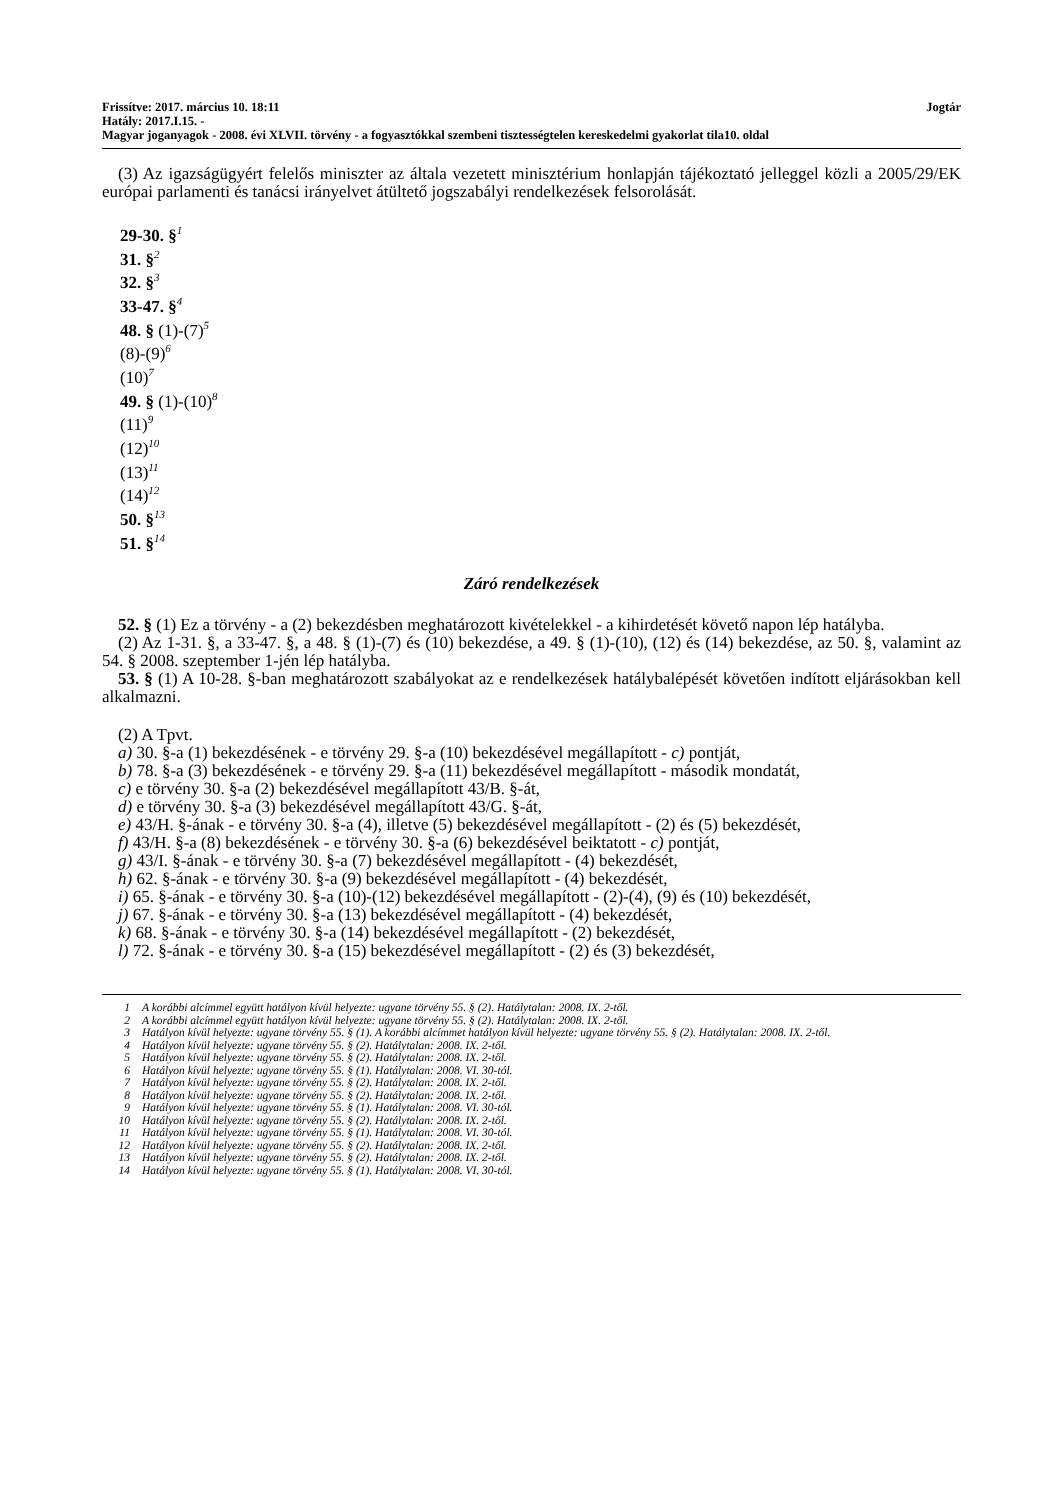Frissítve: 2017. március 10. 18:11 Jogtár
Hatály: 2017.I.15. -
Magyar joganyagok - 2008. évi XLVII. törvény - a fogyasztókkal szembeni tisztességtelen kereskedelmi gyakorlat tila10. oldal
(3) Az igazságügyért felelős miniszter az általa vezetett minisztérium honlapján tájékoztató jelleggel közli a 2005/29/EK európai parlamenti és tanácsi irányelvet átültető jogszabályi rendelkezések felsorolását.
29-30. §<sup>1</sup>
31. §<sup>2</sup>
32. §<sup>3</sup>
33-47. §<sup>4</sup>
48. § (1)-(7)<sup>5</sup>
(8)-(9)<sup>6</sup>
(10)<sup>7</sup>
49. § (1)-(10)<sup>8</sup>
(11)<sup>9</sup>
(12)<sup>10</sup>
(13)<sup>11</sup>
(14)<sup>12</sup>
50. §<sup>13</sup>
51. §<sup>14</sup>
Záró rendelkezések
52. § (1) Ez a törvény - a (2) bekezdésben meghatározott kivételekkel - a kihirdetését követő napon lép hatályba.
(2) Az 1-31. §, a 33-47. §, a 48. § (1)-(7) és (10) bekezdése, a 49. § (1)-(10), (12) és (14) bekezdése, az 50. §, valamint az 54. § 2008. szeptember 1-jén lép hatályba.
53. § (1) A 10-28. §-ban meghatározott szabályokat az e rendelkezések hatálybalépését követően indított eljárásokban kell alkalmazni.
(2) A Tpvt.
a) 30. §-a (1) bekezdésének - e törvény 29. §-a (10) bekezdésével megállapított - c) pontját,
b) 78. §-a (3) bekezdésének - e törvény 29. §-a (11) bekezdésével megállapított - második mondatát,
c) e törvény 30. §-a (2) bekezdésével megállapított 43/B. §-át,
d) e törvény 30. §-a (3) bekezdésével megállapított 43/G. §-át,
e) 43/H. §-ának - e törvény 30. §-a (4), illetve (5) bekezdésével megállapított - (2) és (5) bekezdését,
f) 43/H. §-a (8) bekezdésének - e törvény 30. §-a (6) bekezdésével beiktatott - c) pontját,
g) 43/I. §-ának - e törvény 30. §-a (7) bekezdésével megállapított - (4) bekezdését,
h) 62. §-ának - e törvény 30. §-a (9) bekezdésével megállapított - (4) bekezdését,
i) 65. §-ának - e törvény 30. §-a (10)-(12) bekezdésével megállapított - (2)-(4), (9) és (10) bekezdését,
j) 67. §-ának - e törvény 30. §-a (13) bekezdésével megállapított - (4) bekezdését,
k) 68. §-ának - e törvény 30. §-a (14) bekezdésével megállapított - (2) bekezdését,
l) 72. §-ának - e törvény 30. §-a (15) bekezdésével megállapított - (2) és (3) bekezdését,
1 A korábbi alcímmel együtt hatályon kívül helyezte: ugyane törvény 55. § (2). Hatálytalan: 2008. IX. 2-től.
2 A korábbi alcímmel együtt hatályon kívül helyezte: ugyane törvény 55. § (2). Hatálytalan: 2008. IX. 2-től.
3 Hatályon kívül helyezte: ugyane törvény 55. § (1). A korábbi alcímmet hatályon kívül helyezte: ugyane törvény 55. § (2). Hatálytalan: 2008. IX. 2-től.
4 Hatályon kívül helyezte: ugyane törvény 55. § (2). Hatálytalan: 2008. IX. 2-től.
5 Hatályon kívül helyezte: ugyane törvény 55. § (2). Hatálytalan: 2008. IX. 2-től.
6 Hatályon kívül helyezte: ugyane törvény 55. § (1). Hatálytalan: 2008. VI. 30-tól.
7 Hatályon kívül helyezte: ugyane törvény 55. § (2). Hatálytalan: 2008. IX. 2-től.
8 Hatályon kívül helyezte: ugyane törvény 55. § (2). Hatálytalan: 2008. IX. 2-től.
9 Hatályon kívül helyezte: ugyane törvény 55. § (1). Hatálytalan: 2008. VI. 30-tól.
10 Hatályon kívül helyezte: ugyane törvény 55. § (2). Hatálytalan: 2008. IX. 2-től.
11 Hatályon kívül helyezte: ugyane törvény 55. § (1). Hatálytalan: 2008. VI. 30-tól.
12 Hatályon kívül helyezte: ugyane törvény 55. § (2). Hatálytalan: 2008. IX. 2-től.
13 Hatályon kívül helyezte: ugyane törvény 55. § (2). Hatálytalan: 2008. IX. 2-től.
14 Hatályon kívül helyezte: ugyane törvény 55. § (1). Hatálytalan: 2008. VI. 30-tól.